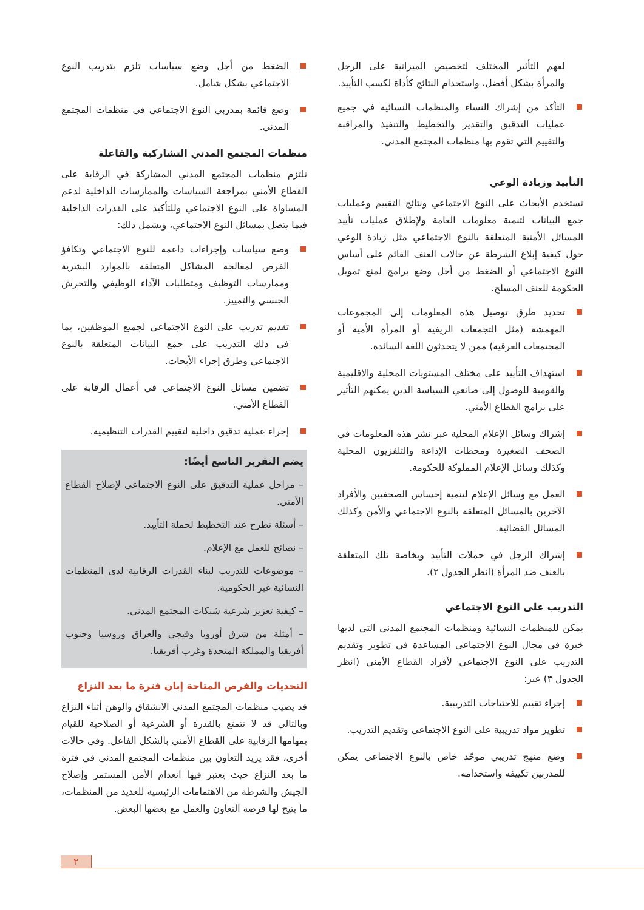لفهم التأثير المختلف لتخصيص الميزانية على الرجل والمرأة بشكل أفضل، واستخدام النتائج كأداة لكسب التأييد.
التأكد من إشراك النساء والمنظمات النسائية في جميع عمليات التدقيق والتقدير والتخطيط والتنفيذ والمراقبة والتقييم التي تقوم بها منظمات المجتمع المدني.
التأييد وزيادة الوعي
تستخدم الأبحاث على النوع الاجتماعي ونتائج التقييم وعمليات جمع البيانات لتنمية معلومات العامة ولإطلاق عمليات تأييد المسائل الأمنية المتعلقة بالنوع الاجتماعي مثل زيادة الوعي حول كيفية إبلاغ الشرطة عن حالات العنف القائم على أساس النوع الاجتماعي أو الضغط من أجل وضع برامج لمنع تمويل الحكومة للعنف المسلح.
تحديد طرق توصيل هذه المعلومات إلى المجموعات المهمشة (مثل التجمعات الريفية أو المرأة الأمية أو المجتمعات العرقية) ممن لا يتحدثون اللغة السائدة.
استهداف التأييد على مختلف المستويات المحلية والاقليمية والقومية للوصول إلى صانعي السياسة الذين يمكنهم التأثير على برامج القطاع الأمني.
إشراك وسائل الإعلام المحلية عبر نشر هذه المعلومات في الصحف الصغيرة ومحطات الإذاعة والتلفزيون المحلية وكذلك وسائل الإعلام المملوكة للحكومة.
العمل مع وسائل الإعلام لتنمية إحساس الصحفيين والأفراد الآخرين بالمسائل المتعلقة بالنوع الاجتماعي والأمن وكذلك المسائل القضائية.
إشراك الرجل في حملات التأييد وبخاصة تلك المتعلقة بالعنف ضد المرأة (انظر الجدول ٢).
التدريب على النوع الاجتماعي
يمكن للمنظمات النسائية ومنظمات المجتمع المدني التي لديها خبرة في مجال النوع الاجتماعي المساعدة في تطوير وتقديم التدريب على النوع الاجتماعي لأفراد القطاع الأمني (انظر الجدول ٣) عبر:
إجراء تقييم للاحتياجات التدريبية.
تطوير مواد تدريبية على النوع الاجتماعي وتقديم التدريب.
وضع منهج تدريبي موحّد خاص بالنوع الاجتماعي يمكن للمدربين تكييفه واستخدامه.
الضغط من أجل وضع سياسات تلزم بتدريب النوع الاجتماعي بشكل شامل.
وضع قائمة بمدربي النوع الاجتماعي في منظمات المجتمع المدني.
منظمات المجتمع المدني التشاركية والفاعلة
تلتزم منظمات المجتمع المدني المشاركة في الرقابة على القطاع الأمني بمراجعة السياسات والممارسات الداخلية لدعم المساواة على النوع الاجتماعي وللتأكيد على القدرات الداخلية فيما يتصل بمسائل النوع الاجتماعي، ويشمل ذلك:
وضع سياسات وإجراءات داعمة للنوع الاجتماعي وتكافؤ الفرص لمعالجة المشاكل المتعلقة بالموارد البشرية وممارسات التوظيف ومتطلبات الآداء الوظيفي والتحرش الجنسي والتمييز.
تقديم تدريب على النوع الاجتماعي لجميع الموظفين، بما في ذلك التدريب على جمع البيانات المتعلقة بالنوع الاجتماعي وطرق إجراء الأبحاث.
تضمين مسائل النوع الاجتماعي في أعمال الرقابة على القطاع الأمني.
إجراء عملية تدقيق داخلية لتقييم القدرات التنظيمية.
يضم التقرير التاسع أيضًا:
– مراحل عملية التدقيق على النوع الاجتماعي لإصلاح القطاع الأمني.
– أسئلة تطرح عند التخطيط لحملة التأييد.
– نصائح للعمل مع الإعلام.
– موضوعات للتدريب لبناء القدرات الرقابية لدى المنظمات النسائية غير الحكومية.
– كيفية تعزيز شرعية شبكات المجتمع المدني.
– أمثلة من شرق أوروبا وفيجي والعراق وروسيا وجنوب أفريقيا والمملكة المتحدة وغرب أفريقيا.
التحديات والفرص المتاحة إبان فترة ما بعد النزاع
قد يصيب منظمات المجتمع المدني الانشقاق والوهن أثناء النزاع وبالتالي قد لا تتمتع بالقدرة أو الشرعية أو الصلاحية للقيام بمهامها الرقابية على القطاع الأمني بالشكل الفاعل. وفي حالات أخرى، فقد يزيد التعاون بين منظمات المجتمع المدني في فترة ما بعد النزاع حيث يعتبر فيها انعدام الأمن المستمر وإصلاح الجيش والشرطة من الاهتمامات الرئيسية للعديد من المنظمات، ما يتيح لها فرصة التعاون والعمل مع بعضها البعض.
٣